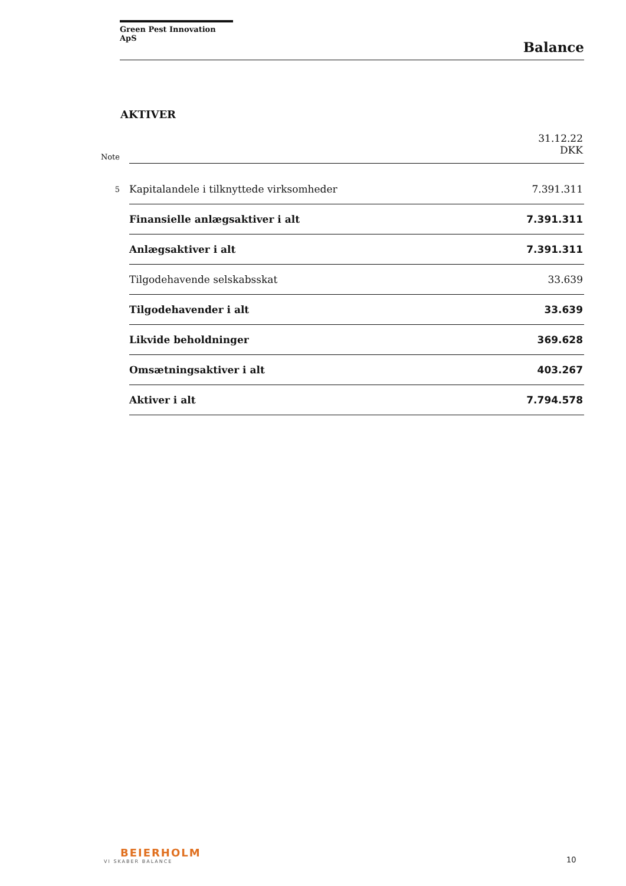Green Pest Innovation ApS
Balance
AKTIVER
| Note | | 31.12.22 DKK |
| 5 | Kapitalandele i tilknyttede virksomheder | 7.391.311 |
| | Finansielle anlægsaktiver i alt | 7.391.311 |
| | Anlægsaktiver i alt | 7.391.311 |
| | Tilgodehavende selskabsskat | 33.639 |
| | Tilgodehavender i alt | 33.639 |
| | Likvide beholdninger | 369.628 |
| | Omsætningsaktiver i alt | 403.267 |
| | Aktiver i alt | 7.794.578 |
BEIERHOLM
VI SKABER BALANCE
10